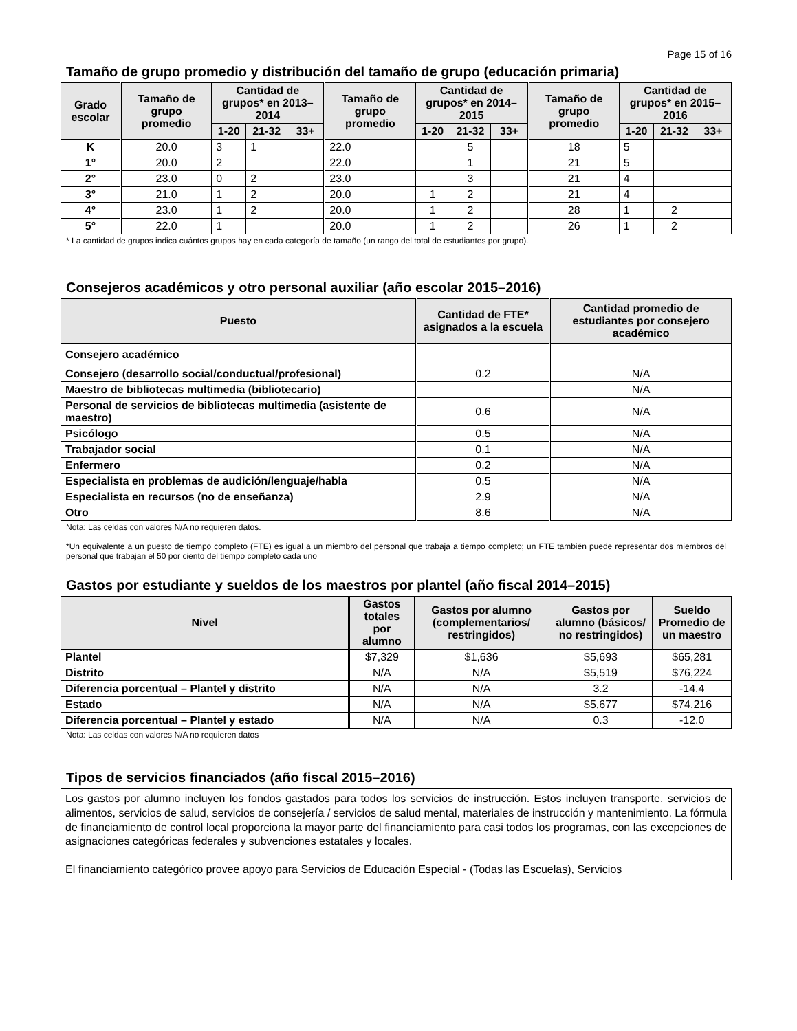Page 15 of 16
Tamaño de grupo promedio y distribución del tamaño de grupo (educación primaria)
| Grado escolar | Tamaño de grupo promedio | Cantidad de grupos* en 2013–2014 | | | Tamaño de grupo promedio | Cantidad de grupos* en 2014–2015 | | | Tamaño de grupo promedio | Cantidad de grupos* en 2015–2016 | | |
| --- | --- | --- | --- | --- | --- | --- | --- | --- | --- | --- | --- | --- |
| | | 1-20 | 21-32 | 33+ | | 1-20 | 21-32 | 33+ | | 1-20 | 21-32 | 33+ |
| K | 20.0 | 3 | 1 | | 22.0 | | 5 | | 18 | 5 | | |
| 1° | 20.0 | 2 | | | 22.0 | | 1 | | 21 | 5 | | |
| 2° | 23.0 | 0 | 2 | | 23.0 | | 3 | | 21 | 4 | | |
| 3° | 21.0 | 1 | 2 | | 20.0 | 1 | 2 | | 21 | 4 | | |
| 4° | 23.0 | 1 | 2 | | 20.0 | 1 | 2 | | 28 | 1 | 2 | |
| 5° | 22.0 | 1 | | | 20.0 | 1 | 2 | | 26 | 1 | 2 | |
* La cantidad de grupos indica cuántos grupos hay en cada categoría de tamaño (un rango del total de estudiantes por grupo).
Consejeros académicos y otro personal auxiliar (año escolar 2015–2016)
| Puesto | Cantidad de FTE* asignados a la escuela | Cantidad promedio de estudiantes por consejero académico |
| --- | --- | --- |
| Consejero académico | | |
| Consejero (desarrollo social/conductual/profesional) | 0.2 | N/A |
| Maestro de bibliotecas multimedia (bibliotecario) | | N/A |
| Personal de servicios de bibliotecas multimedia (asistente de maestro) | 0.6 | N/A |
| Psicólogo | 0.5 | N/A |
| Trabajador social | 0.1 | N/A |
| Enfermero | 0.2 | N/A |
| Especialista en problemas de audición/lenguaje/habla | 0.5 | N/A |
| Especialista en recursos (no de enseñanza) | 2.9 | N/A |
| Otro | 8.6 | N/A |
Nota: Las celdas con valores N/A no requieren datos.
*Un equivalente a un puesto de tiempo completo (FTE) es igual a un miembro del personal que trabaja a tiempo completo; un FTE también puede representar dos miembros del personal que trabajan el 50 por ciento del tiempo completo cada uno
Gastos por estudiante y sueldos de los maestros por plantel (año fiscal 2014–2015)
| Nivel | Gastos totales por alumno | Gastos por alumno (complementarios/ restringidos) | Gastos por alumno (básicos/ no restringidos) | Sueldo Promedio de un maestro |
| --- | --- | --- | --- | --- |
| Plantel | $7,329 | $1,636 | $5,693 | $65,281 |
| Distrito | N/A | N/A | $5,519 | $76,224 |
| Diferencia porcentual – Plantel y distrito | N/A | N/A | 3.2 | -14.4 |
| Estado | N/A | N/A | $5,677 | $74,216 |
| Diferencia porcentual – Plantel y estado | N/A | N/A | 0.3 | -12.0 |
Nota: Las celdas con valores N/A no requieren datos
Tipos de servicios financiados (año fiscal 2015–2016)
Los gastos por alumno incluyen los fondos gastados para todos los servicios de instrucción. Estos incluyen transporte, servicios de alimentos, servicios de salud, servicios de consejería / servicios de salud mental, materiales de instrucción y mantenimiento. La fórmula de financiamiento de control local proporciona la mayor parte del financiamiento para casi todos los programas, con las excepciones de asignaciones categóricas federales y subvenciones estatales y locales.
El financiamiento categórico provee apoyo para Servicios de Educación Especial - (Todas las Escuelas), Servicios